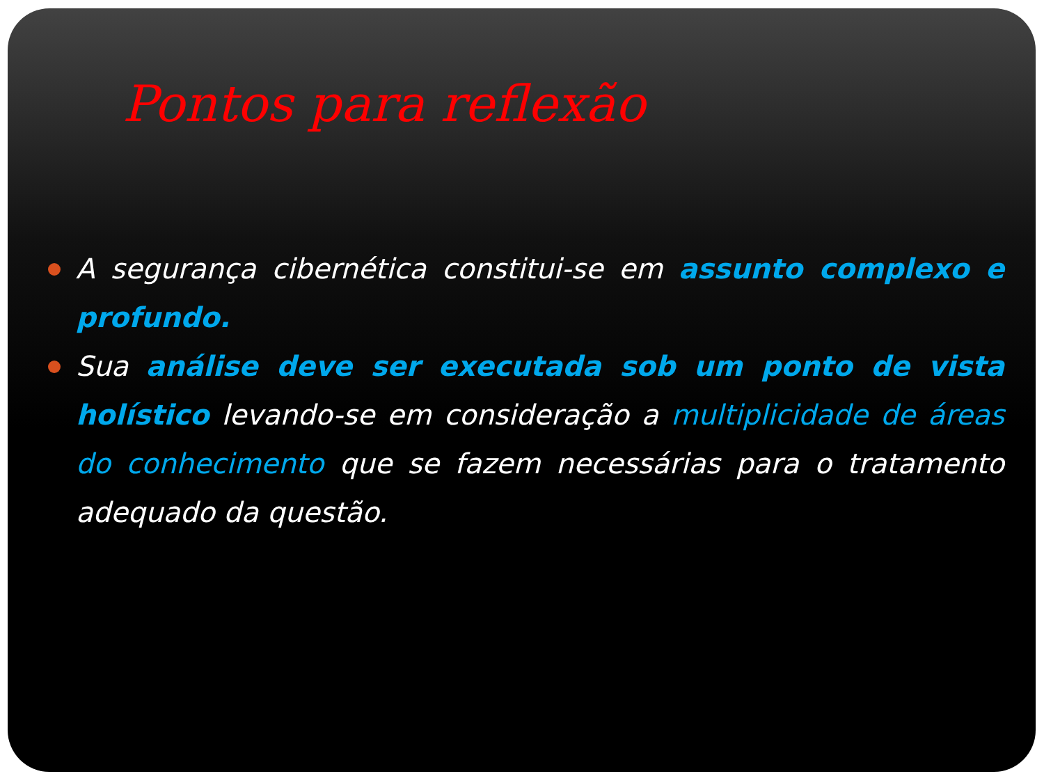Pontos para reflexão
A segurança cibernética constitui-se em assunto complexo e profundo.
Sua análise deve ser executada sob um ponto de vista holístico levando-se em consideração a multiplicidade de áreas do conhecimento que se fazem necessárias para o tratamento adequado da questão.